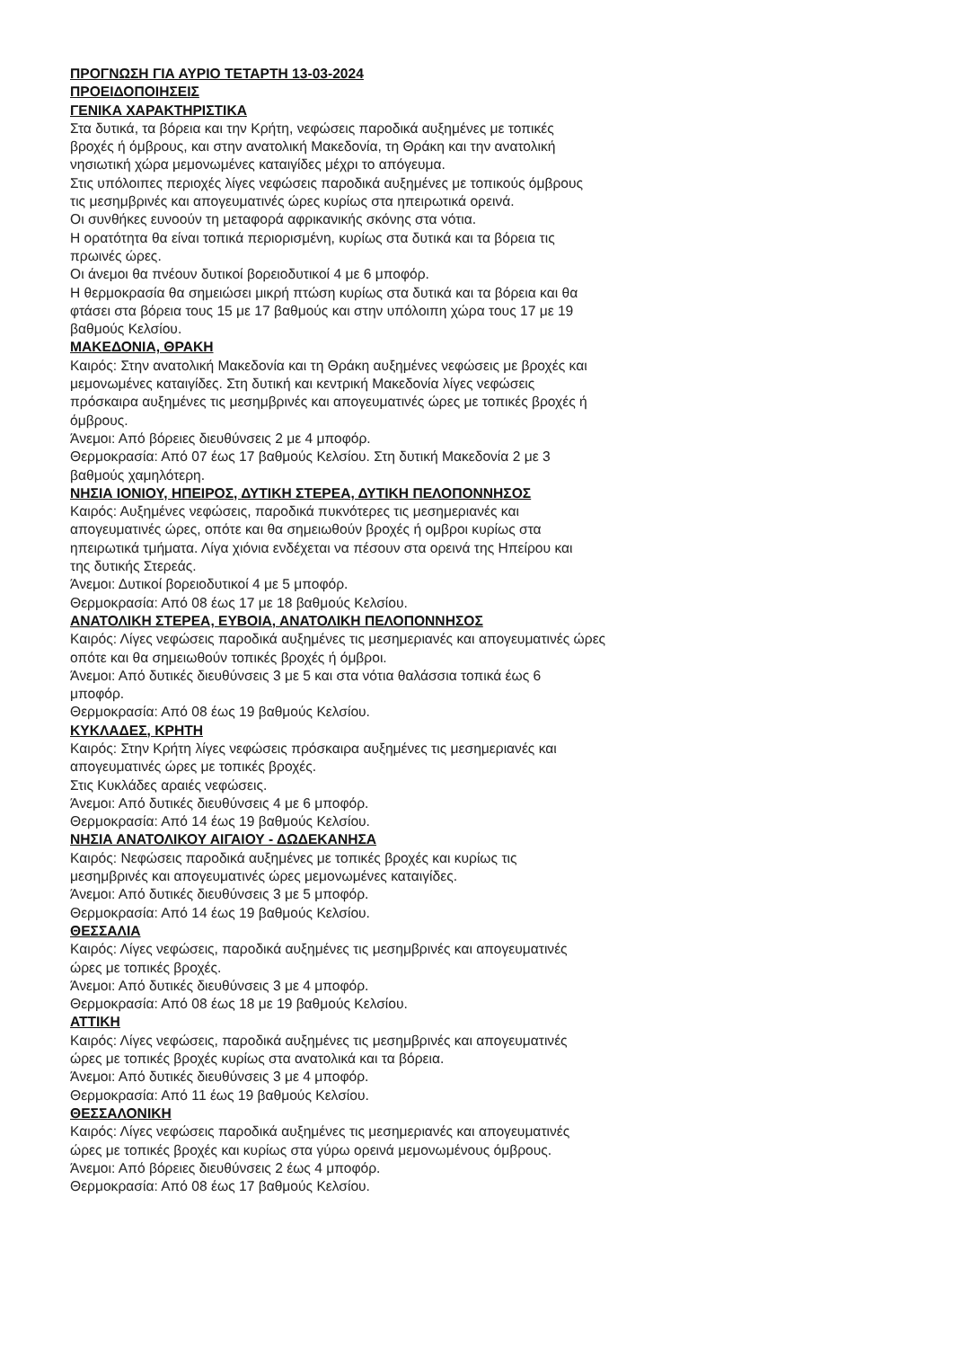ΠΡΟΓΝΩΣΗ ΓΙΑ ΑΥΡΙΟ ΤΕΤΑΡΤΗ 13-03-2024
ΠΡΟΕΙΔΟΠΟΙΗΣΕΙΣ
ΓΕΝΙΚΑ ΧΑΡΑΚΤΗΡΙΣΤΙΚΑ
Στα δυτικά, τα βόρεια και την Κρήτη, νεφώσεις παροδικά αυξημένες με τοπικές βροχές ή όμβρους, και στην ανατολική Μακεδονία, τη Θράκη και την ανατολική νησιωτική χώρα μεμονωμένες καταιγίδες μέχρι το απόγευμα.
Στις υπόλοιπες περιοχές λίγες νεφώσεις παροδικά αυξημένες με τοπικούς όμβρους τις μεσημβρινές και απογευματινές ώρες κυρίως στα ηπειρωτικά ορεινά.
Οι συνθήκες ευνοούν τη μεταφορά αφρικανικής σκόνης στα νότια.
Η ορατότητα θα είναι τοπικά περιορισμένη, κυρίως στα δυτικά και τα βόρεια τις πρωινές ώρες.
Οι άνεμοι θα πνέουν δυτικοί βορειοδυτικοί 4 με 6 μποφόρ.
Η θερμοκρασία θα σημειώσει μικρή πτώση κυρίως στα δυτικά και τα βόρεια και θα φτάσει στα βόρεια τους 15 με 17 βαθμούς και στην υπόλοιπη χώρα τους 17 με 19 βαθμούς Κελσίου.
ΜΑΚΕΔΟΝΙΑ, ΘΡΑΚΗ
Καιρός: Στην ανατολική Μακεδονία και τη Θράκη αυξημένες νεφώσεις με βροχές και μεμονωμένες καταιγίδες. Στη δυτική και κεντρική Μακεδονία λίγες νεφώσεις πρόσκαιρα αυξημένες τις μεσημβρινές και απογευματινές ώρες με τοπικές βροχές ή όμβρους.
Άνεμοι: Από βόρειες διευθύνσεις 2 με 4 μποφόρ.
Θερμοκρασία: Από 07 έως 17 βαθμούς Κελσίου. Στη δυτική Μακεδονία 2 με 3 βαθμούς χαμηλότερη.
ΝΗΣΙΑ ΙΟΝΙΟΥ, ΗΠΕΙΡΟΣ, ΔΥΤΙΚΗ ΣΤΕΡΕΑ, ΔΥΤΙΚΗ ΠΕΛΟΠΟΝΝΗΣΟΣ
Καιρός: Αυξημένες νεφώσεις, παροδικά πυκνότερες τις μεσημεριανές και απογευματινές ώρες, οπότε και θα σημειωθούν βροχές ή ομβροι κυρίως στα ηπειρωτικά τμήματα. Λίγα χιόνια ενδέχεται να πέσουν στα ορεινά της Ηπείρου και της δυτικής Στερεάς.
Άνεμοι: Δυτικοί βορειοδυτικοί 4 με 5 μποφόρ.
Θερμοκρασία: Από 08 έως 17 με 18 βαθμούς Κελσίου.
ΑΝΑΤΟΛΙΚΗ ΣΤΕΡΕΑ, ΕΥΒΟΙΑ, ΑΝΑΤΟΛΙΚΗ ΠΕΛΟΠΟΝΝΗΣΟΣ
Καιρός: Λίγες νεφώσεις παροδικά αυξημένες τις μεσημεριανές και απογευματινές ώρες οπότε και θα σημειωθούν τοπικές βροχές ή όμβροι.
Άνεμοι: Από δυτικές διευθύνσεις 3 με 5 και στα νότια θαλάσσια τοπικά έως 6 μποφόρ.
Θερμοκρασία: Από 08 έως 19 βαθμούς Κελσίου.
ΚΥΚΛΑΔΕΣ, ΚΡΗΤΗ
Καιρός: Στην Κρήτη λίγες νεφώσεις πρόσκαιρα αυξημένες τις μεσημεριανές και απογευματινές ώρες με τοπικές βροχές.
Στις Κυκλάδες αραιές νεφώσεις.
Άνεμοι: Από δυτικές διευθύνσεις 4 με 6 μποφόρ.
Θερμοκρασία: Από 14 έως 19 βαθμούς Κελσίου.
ΝΗΣΙΑ ΑΝΑΤΟΛΙΚΟΥ ΑΙΓΑΙΟΥ - ΔΩΔΕΚΑΝΗΣΑ
Καιρός: Νεφώσεις παροδικά αυξημένες με τοπικές βροχές και κυρίως τις μεσημβρινές και απογευματινές ώρες μεμονωμένες καταιγίδες.
Άνεμοι: Από δυτικές διευθύνσεις 3 με 5 μποφόρ.
Θερμοκρασία: Από 14 έως 19 βαθμούς Κελσίου.
ΘΕΣΣΑΛΙΑ
Καιρός: Λίγες νεφώσεις, παροδικά αυξημένες τις μεσημβρινές και απογευματινές ώρες με τοπικές βροχές.
Άνεμοι: Από δυτικές διευθύνσεις 3 με 4 μποφόρ.
Θερμοκρασία: Από 08 έως 18 με 19 βαθμούς Κελσίου.
ΑΤΤΙΚΗ
Καιρός: Λίγες νεφώσεις, παροδικά αυξημένες τις μεσημβρινές και απογευματινές ώρες με τοπικές βροχές κυρίως στα ανατολικά και τα βόρεια.
Άνεμοι: Από δυτικές διευθύνσεις 3 με 4 μποφόρ.
Θερμοκρασία: Από 11 έως 19 βαθμούς Κελσίου.
ΘΕΣΣΑΛΟΝΙΚΗ
Καιρός: Λίγες νεφώσεις παροδικά αυξημένες τις μεσημεριανές και απογευματινές ώρες με τοπικές βροχές και κυρίως στα γύρω ορεινά μεμονωμένους όμβρους.
Άνεμοι: Από βόρειες διευθύνσεις 2 έως 4 μποφόρ.
Θερμοκρασία: Από 08 έως 17 βαθμούς Κελσίου.